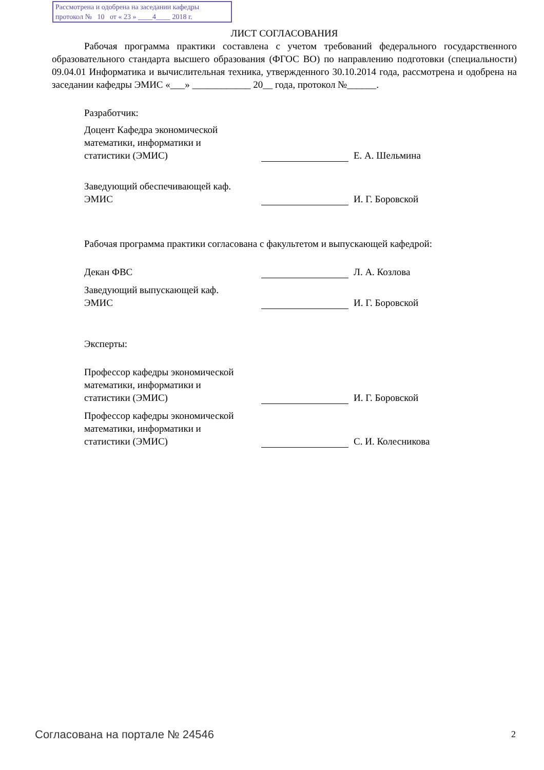Рассмотрена и одобрена на заседании кафедры
протокол № 10 от « 23 » ____4____ 2018 г.
ЛИСТ СОГЛАСОВАНИЯ
Рабочая программа практики составлена с учетом требований федерального государственного образовательного стандарта высшего образования (ФГОС ВО) по направлению подготовки (специальности) 09.04.01 Информатика и вычислительная техника, утвержденного 30.10.2014 года, рассмотрена и одобрена на заседании кафедры ЭМИС «___» ____________ 20__ года, протокол №______.
Разработчик:
Доцент Кафедра экономической математики, информатики и статистики (ЭМИС)
Е. А. Шельмина
Заведующий обеспечивающей каф. ЭМИС
И. Г. Боровской
Рабочая программа практики согласована с факультетом и выпускающей кафедрой:
Декан ФВС
Л. А. Козлова
Заведующий выпускающей каф. ЭМИС
И. Г. Боровской
Эксперты:
Профессор кафедры экономической математики, информатики и статистики (ЭМИС)
И. Г. Боровской
Профессор кафедры экономической математики, информатики и статистики (ЭМИС)
С. И. Колесникова
Согласована на портале № 24546 2